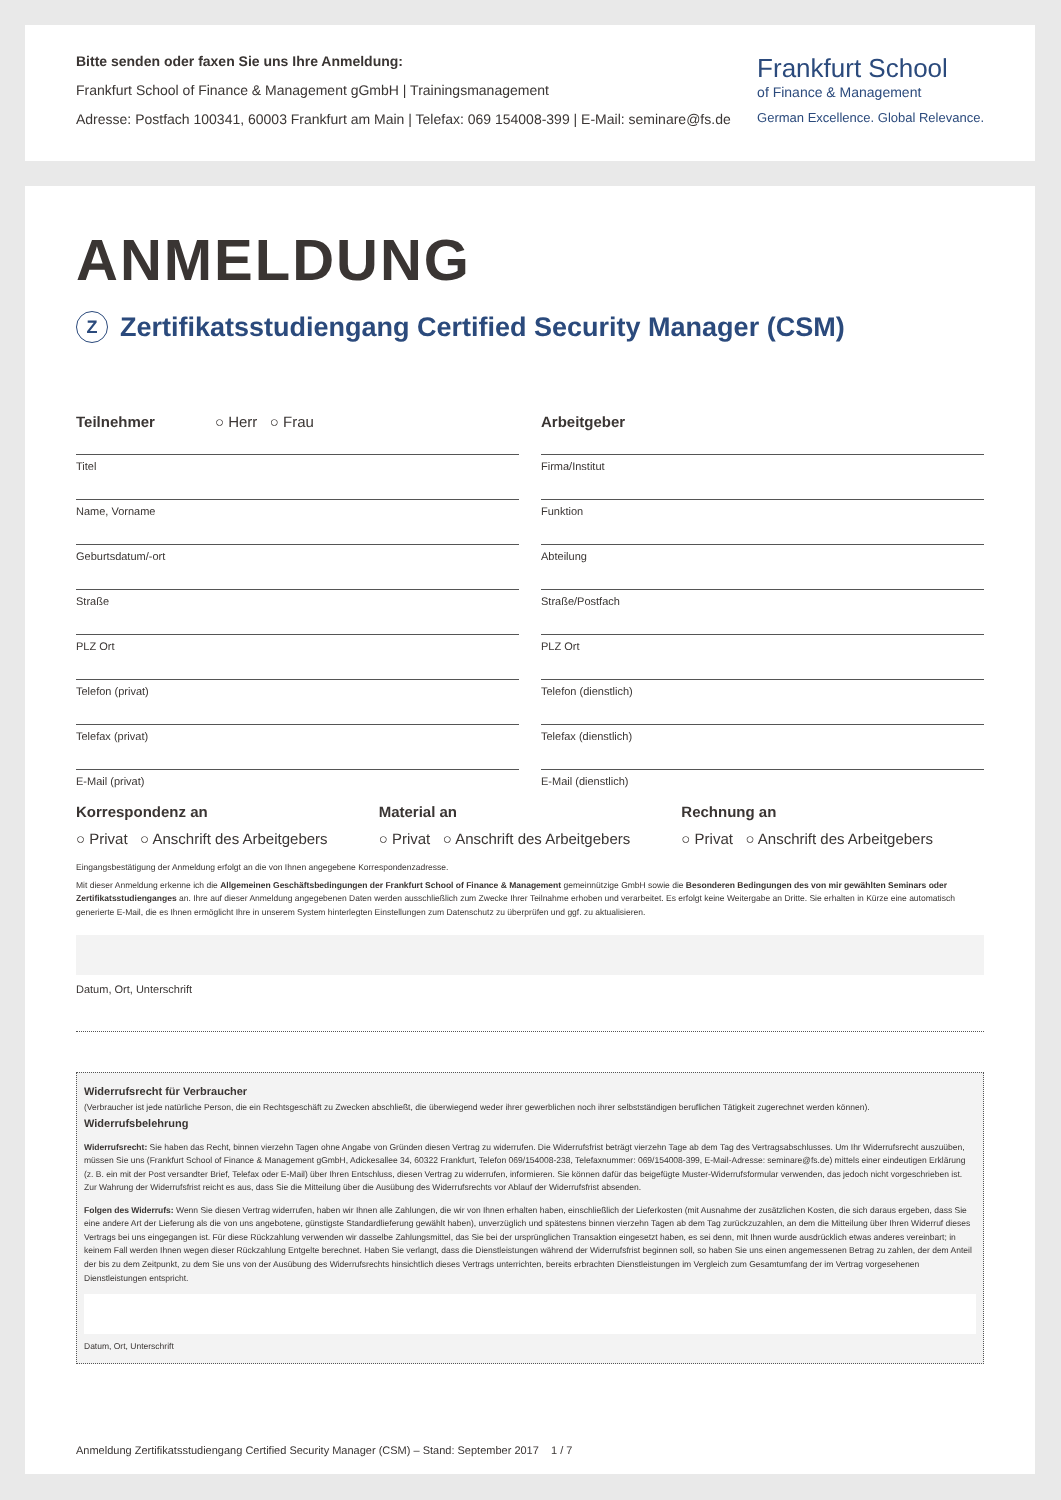Bitte senden oder faxen Sie uns Ihre Anmeldung:
Frankfurt School of Finance & Management gGmbH | Trainingsmanagement
Adresse: Postfach 100341, 60003 Frankfurt am Main | Telefax: 069 154008-399 | E-Mail: seminare@fs.de
Frankfurt School
of Finance & Management
German Excellence. Global Relevance.
ANMELDUNG
Z Zertifikatsstudiengang Certified Security Manager (CSM)
Teilnehmer ○ Herr ○ Frau
Titel
Name, Vorname
Geburtsdatum/-ort
Straße
PLZ Ort
Telefon (privat)
Telefax (privat)
E-Mail (privat)
Arbeitgeber
Firma/Institut
Funktion
Abteilung
Straße/Postfach
PLZ Ort
Telefon (dienstlich)
Telefax (dienstlich)
E-Mail (dienstlich)
Korrespondenz an
○ Privat ○ Anschrift des Arbeitgebers
Material an
○ Privat ○ Anschrift des Arbeitgebers
Rechnung an
○ Privat ○ Anschrift des Arbeitgebers
Eingangsbestätigung der Anmeldung erfolgt an die von Ihnen angegebene Korrespondenzadresse.
Mit dieser Anmeldung erkenne ich die Allgemeinen Geschäftsbedingungen der Frankfurt School of Finance & Management gemeinnützige GmbH sowie die Besonderen Bedingungen des von mir gewählten Seminars oder Zertifikatsstudienganges an. Ihre auf dieser Anmeldung angegebenen Daten werden ausschließlich zum Zwecke Ihrer Teilnahme erhoben und verarbeitet. Es erfolgt keine Weitergabe an Dritte. Sie erhalten in Kürze eine automatisch generierte E-Mail, die es Ihnen ermöglicht Ihre in unserem System hinterlegten Einstellungen zum Datenschutz zu überprüfen und ggf. zu aktualisieren.
Datum, Ort, Unterschrift
Widerrufsrecht für Verbraucher
(Verbraucher ist jede natürliche Person, die ein Rechtsgeschäft zu Zwecken abschließt, die überwiegend weder ihrer gewerblichen noch ihrer selbstständigen beruflichen Tätigkeit zugerechnet werden können).
Widerrufsbelehrung
Widerrufsrecht: Sie haben das Recht, binnen vierzehn Tagen ohne Angabe von Gründen diesen Vertrag zu widerrufen. Die Widerrufsfrist beträgt vierzehn Tage ab dem Tag des Vertragsabschlusses. Um Ihr Widerrufsrecht auszuüben, müssen Sie uns (Frankfurt School of Finance & Management gGmbH, Adickesallee 34, 60322 Frankfurt, Telefon 069/154008-238, Telefaxnummer: 069/154008-399, E-Mail-Adresse: seminare@fs.de) mittels einer eindeutigen Erklärung (z. B. ein mit der Post versandter Brief, Telefax oder E-Mail) über Ihren Entschluss, diesen Vertrag zu widerrufen, informieren. Sie können dafür das beigefügte Muster-Widerrufsformular verwenden, das jedoch nicht vorgeschrieben ist. Zur Wahrung der Widerrufsfrist reicht es aus, dass Sie die Mitteilung über die Ausübung des Widerrufsrechts vor Ablauf der Widerrufsfrist absenden.
Folgen des Widerrufs: Wenn Sie diesen Vertrag widerrufen, haben wir Ihnen alle Zahlungen, die wir von Ihnen erhalten haben, einschließlich der Lieferkosten (mit Ausnahme der zusätzlichen Kosten, die sich daraus ergeben, dass Sie eine andere Art der Lieferung als die von uns angebotene, günstigste Standardlieferung gewählt haben), unverzüglich und spätestens binnen vierzehn Tagen ab dem Tag zurückzuzahlen, an dem die Mitteilung über Ihren Widerruf dieses Vertrags bei uns eingegangen ist. Für diese Rückzahlung verwenden wir dasselbe Zahlungsmittel, das Sie bei der ursprünglichen Transaktion eingesetzt haben, es sei denn, mit Ihnen wurde ausdrücklich etwas anderes vereinbart; in keinem Fall werden Ihnen wegen dieser Rückzahlung Entgelte berechnet. Haben Sie verlangt, dass die Dienstleistungen während der Widerrufsfrist beginnen soll, so haben Sie uns einen angemessenen Betrag zu zahlen, der dem Anteil der bis zu dem Zeitpunkt, zu dem Sie uns von der Ausübung des Widerrufsrechts hinsichtlich dieses Vertrags unterrichten, bereits erbrachten Dienstleistungen im Vergleich zum Gesamtumfang der im Vertrag vorgesehenen Dienstleistungen entspricht.
Datum, Ort, Unterschrift
Anmeldung Zertifikatsstudiengang Certified Security Manager (CSM) – Stand: September 2017 1 / 7